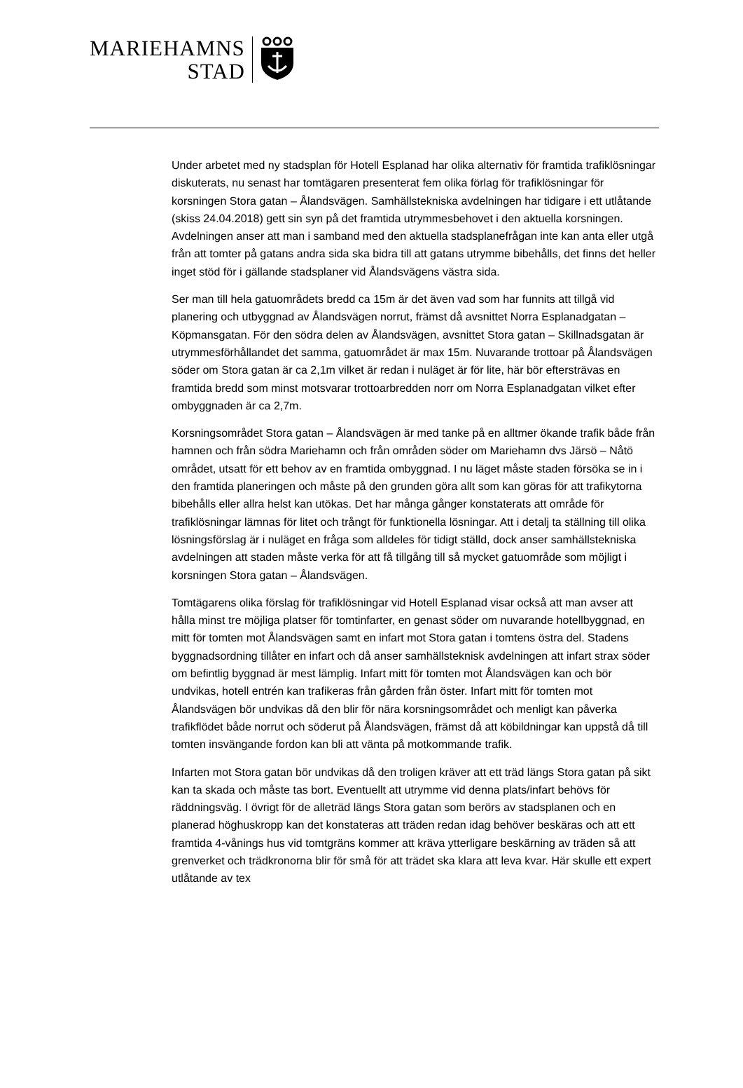MARIEHAMNS
STAD
Under arbetet med ny stadsplan för Hotell Esplanad har olika alternativ för framtida trafiklösningar diskuterats, nu senast har tomtägaren presenterat fem olika förlag för trafiklösningar för korsningen Stora gatan – Ålandsvägen. Samhällstekniska avdelningen har tidigare i ett utlåtande (skiss 24.04.2018) gett sin syn på det framtida utrymmesbehovet i den aktuella korsningen. Avdelningen anser att man i samband med den aktuella stadsplanefrågan inte kan anta eller utgå från att tomter på gatans andra sida ska bidra till att gatans utrymme bibehålls, det finns det heller inget stöd för i gällande stadsplaner vid Ålandsvägens västra sida.
Ser man till hela gatuområdets bredd ca 15m är det även vad som har funnits att tillgå vid planering och utbyggnad av Ålandsvägen norrut, främst då avsnittet Norra Esplanadgatan – Köpmansgatan. För den södra delen av Ålandsvägen, avsnittet Stora gatan – Skillnadsgatan är utrymmesförhållandet det samma, gatuområdet är max 15m. Nuvarande trottoar på Ålandsvägen söder om Stora gatan är ca 2,1m vilket är redan i nuläget är för lite, här bör eftersträvas en framtida bredd som minst motsvarar trottoarbredden norr om Norra Esplanadgatan vilket efter ombyggnaden är ca 2,7m.
Korsningsområdet Stora gatan – Ålandsvägen är med tanke på en alltmer ökande trafik både från hamnen och från södra Mariehamn och från områden söder om Mariehamn dvs Järsö – Nåtö området, utsatt för ett behov av en framtida ombyggnad. I nu läget måste staden försöka se in i den framtida planeringen och måste på den grunden göra allt som kan göras för att trafikytorna bibehålls eller allra helst kan utökas. Det har många gånger konstaterats att område för trafiklösningar lämnas för litet och trångt för funktionella lösningar. Att i detalj ta ställning till olika lösningsförslag är i nuläget en fråga som alldeles för tidigt ställd, dock anser samhällstekniska avdelningen att staden måste verka för att få tillgång till så mycket gatuområde som möjligt i korsningen Stora gatan – Ålandsvägen.
Tomtägarens olika förslag för trafiklösningar vid Hotell Esplanad visar också att man avser att hålla minst tre möjliga platser för tomtinfarter, en genast söder om nuvarande hotellbyggnad, en mitt för tomten mot Ålandsvägen samt en infart mot Stora gatan i tomtens östra del. Stadens byggnadsordning tillåter en infart och då anser samhällsteknisk avdelningen att infart strax söder om befintlig byggnad är mest lämplig. Infart mitt för tomten mot Ålandsvägen kan och bör undvikas, hotell entrén kan trafikeras från gården från öster. Infart mitt för tomten mot Ålandsvägen bör undvikas då den blir för nära korsningsområdet och menligt kan påverka trafikflödet både norrut och söderut på Ålandsvägen, främst då att köbildningar kan uppstå då till tomten insvängande fordon kan bli att vänta på motkommande trafik.
Infarten mot Stora gatan bör undvikas då den troligen kräver att ett träd längs Stora gatan på sikt kan ta skada och måste tas bort. Eventuellt att utrymme vid denna plats/infart behövs för räddningsväg. I övrigt för de alleträd längs Stora gatan som berörs av stadsplanen och en planerad höghuskropp kan det konstateras att träden redan idag behöver beskäras och att ett framtida 4-vånings hus vid tomtgräns kommer att kräva ytterligare beskärning av träden så att grenverket och trädkronorna blir för små för att trädet ska klara att leva kvar. Här skulle ett expert utlåtande av tex